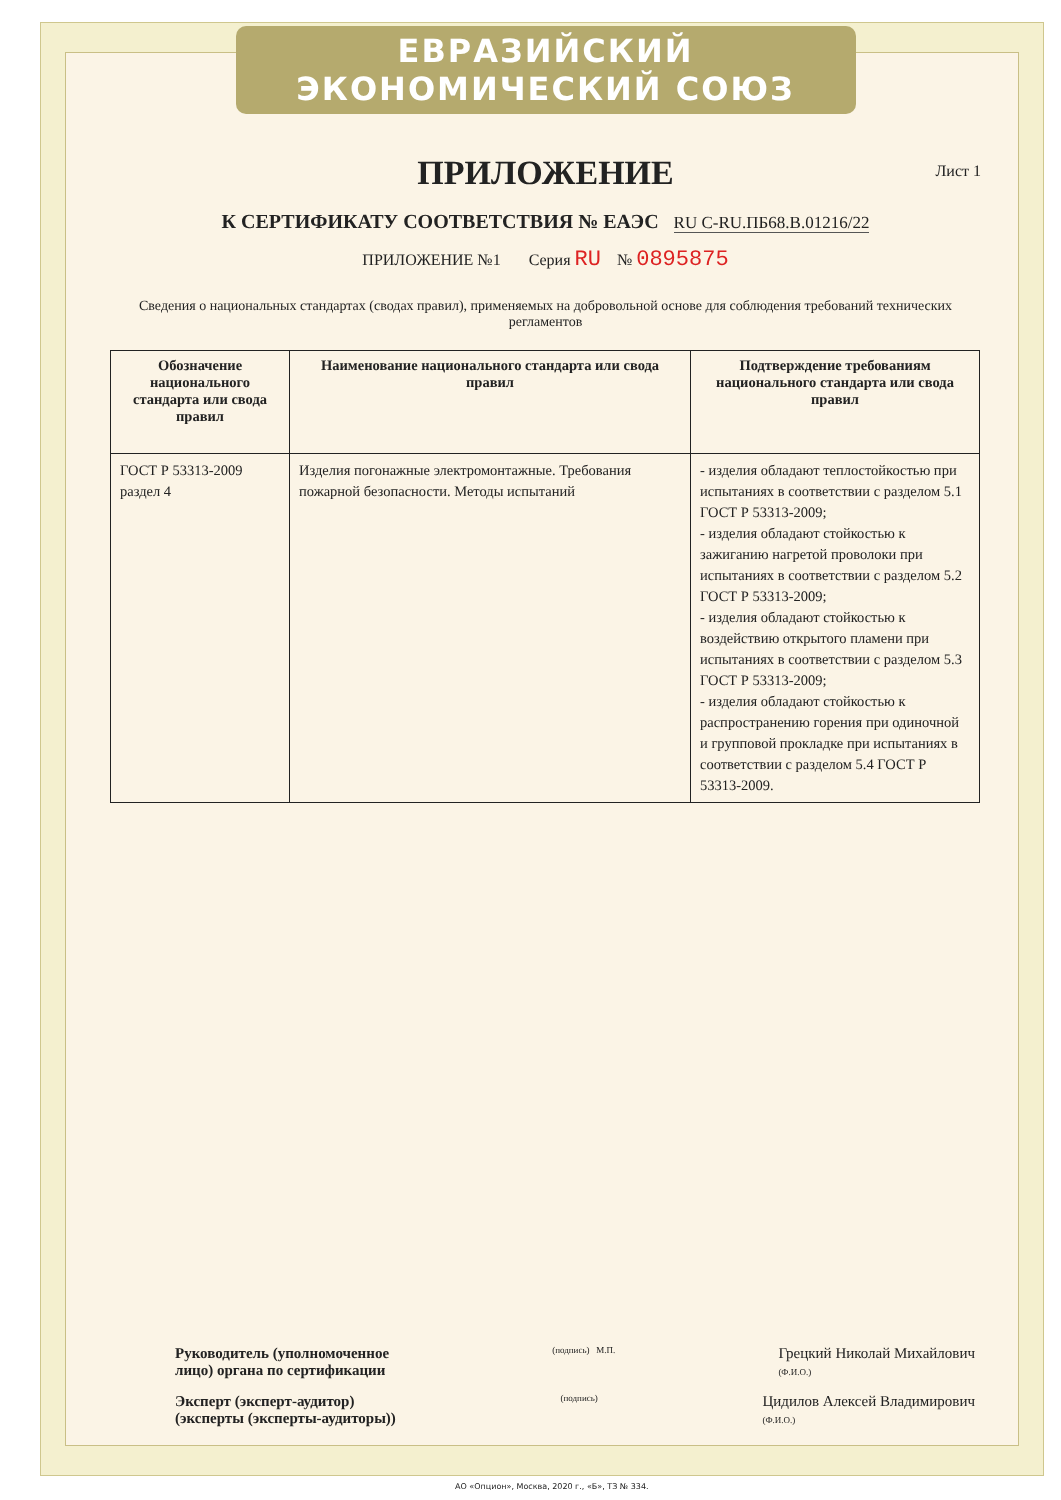ЕВРАЗИЙСКИЙ ЭКОНОМИЧЕСКИЙ СОЮЗ
ПРИЛОЖЕНИЕ
Лист 1
К СЕРТИФИКАТУ СООТВЕТСТВИЯ № ЕАЭС RU C-RU.ПБ68.В.01216/22
ПРИЛОЖЕНИЕ №1 Серия RU № 0895875
Сведения о национальных стандартах (сводах правил), применяемых на добровольной основе для соблюдения требований технических регламентов
| Обозначение национального стандарта или свода правил | Наименование национального стандарта или свода правил | Подтверждение требованиям национального стандарта или свода правил |
| --- | --- | --- |
| ГОСТ Р 53313-2009 раздел 4 | Изделия погонажные электромонтажные. Требования пожарной безопасности. Методы испытаний | - изделия обладают теплостойкостью при испытаниях в соответствии с разделом 5.1 ГОСТ Р 53313-2009; - изделия обладают стойкостью к зажиганию нагретой проволоки при испытаниях в соответствии с разделом 5.2 ГОСТ Р 53313-2009; - изделия обладают стойкостью к воздействию открытого пламени при испытаниях в соответствии с разделом 5.3 ГОСТ Р 53313-2009; - изделия обладают стойкостью к распространению горения при одиночной и групповой прокладке при испытаниях в соответствии с разделом 5.4 ГОСТ Р 53313-2009. |
Руководитель (уполномоченное
лицо) органа по сертификации (подпись) М.П. Грецкий Николай Михайлович
(Ф.И.О.)
Эксперт (эксперт-аудитор)
(эксперты (эксперты-аудиторы)) (подпись) Цидилов Алексей Владимирович
(Ф.И.О.)
АО «Опцион», Москва, 2020 г., «Б», ТЗ № 334.